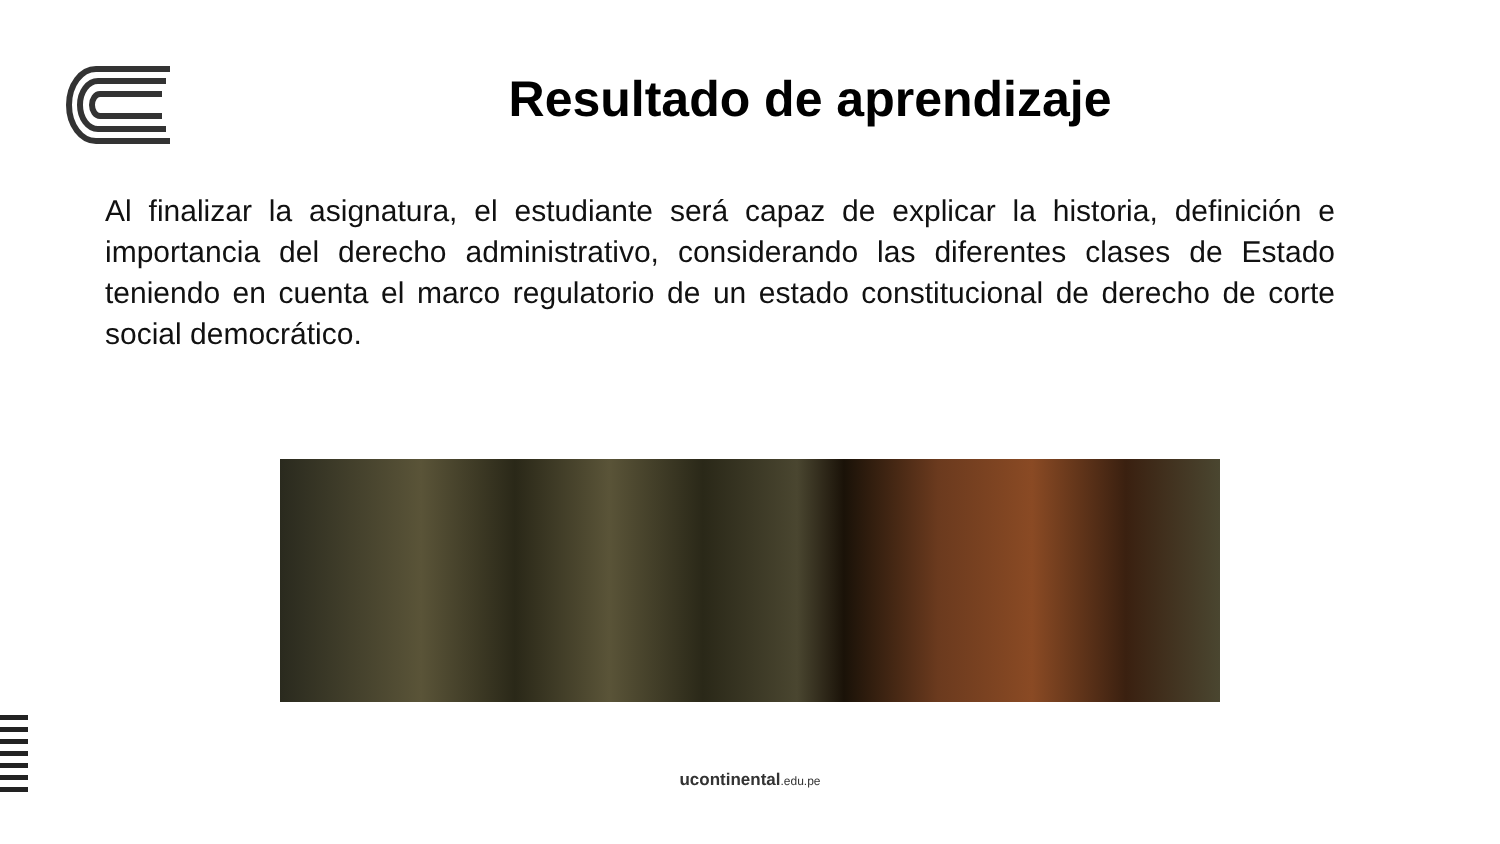Resultado de aprendizaje
Al finalizar la asignatura, el estudiante será capaz de explicar la historia, definición e importancia del derecho administrativo, considerando las diferentes clases de Estado teniendo en cuenta el marco regulatorio de un estado constitucional de derecho de corte social democrático.
ucontinental.edu.pe